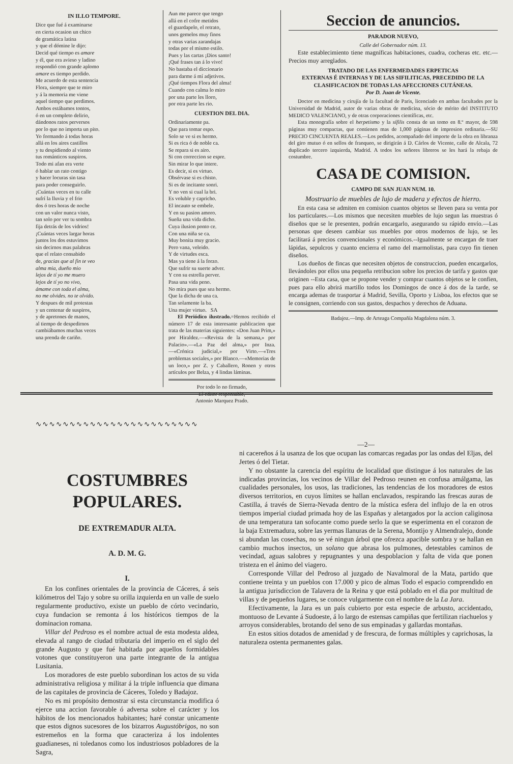IN ILLO TEMPORE.
Dice que fué á examinarse
en cierta ocasion un chico
de gramática latina
y que el dómine le dijo:
Decid qué tiempo es amare
y él, que era avieso y ladino
respondió con grande aplomo
amare es tiempo perdido.
Me acuerdo de esta sentencia
Flora, siempre que te miro
y á la memoria me viene
aquel tiempo que perdimos.
Ambos estábamos tontos,
ó en un completo delirio,
dándonos ratos perversos
por lo que no importa un pito.
Yo formando á todas horas
allá en los aires castillos
y tu despidiendo al viento
tus románticos suspiros.
Todo mi afan era verte
ó hablar un rato contigo
y hacer locuras sin tasa
para poder conseguirlo.
¡Cuántas veces en tu calle
sufrí la lluvia y el frio
dos ó tres horas de noche
con un valor nunca visto,
tan solo por ver tu sombra
fija detrás de los vidrios!
¡Cuántas veces largar horas
juntos los dos estuvimos
sin decirnos mas palabras
que el relato consabido
de, gracias que al fin te veo
alma mia, dueño mio
lejos de tí yo me muero
lejos de tí yo no vivo,
ámame con toda el alma,
no me olvides. no te olvido.
Y despues de mil protestas
y un centenar de suspiros,
y de apretones de manos,
al tiempo de despedirnos
cambiábamos muchas veces
una prenda de cariño.
Aun me parece que tengo
allá en el cofre metidos
el guardapelo, el retrato,
unos gemelos muy finos
y otras varias zarandajas
todas por el mismo estilo.
Pues y las cartas ¡Dios santo!
¡Qué frases tan á lo vivo!
No bastaba el diccionario
para darme á mí adjetivos.
¡Qué tiempos Flora del alma!
Cuando con calma lo miro
por una parte les lloro,
por otra parte les rio.
CUESTION DEL DIA.
Ordinariamente pa.
Que para tomar espo.
Solo se ve si es hermo.
Si es rica ó de noble ca.
Se repara si es airo.
Si con correccion se espre.
Sin mirar lo que intere.
Es decir, si es virtuo.
Obsérvase si es chisto.
Si es de incitante sonri.
Y no ven si cual la bri.
Es voluble y capricho.
El incauto se embele.
Y en su pasion amoro.
Sueña una vida dicho.
Cuya ilusion ponto ce.
Con una niña se ca.
Muy bonita muy gracio.
Pero vana, veleido.
Y de virtudes esca.
Mas ya tiene á la forzo.
Que sufrir su suerte adver.
Y con su estrella perver.
Pasa una vida peno.
No mira pues que sea hermo.
Que la dicha de una ca.
Tan solamente la ba.
Una mujer virtuo. SA
El Periódico ilustrado.=Hemos recibido el número 17 de esta interesante publicacion que trata de las materias siguientes: «Don Juan Prim,» por Hiraldez.—«Revista de la semana,» por Palacio».—«La Paz del alma,» por Inza.—«Crónica judicial,» por Virto.—«Tres problemas sociales,» por Blanco.—«Memorias de un loco,» por Z. y Caballero, Ronen y otros artículos por Belza, y 4 lindas láminas.
Por todo lo no firmado,
El editor responsable,
Antonio Marquez Prado.
Seccion de anuncios.
PARADOR NUEVO,
Calle del Gobernador núm. 13.
Este establecimiento tiene magníficas habitaciones, cuadra, cocheras etc. etc.—Precios muy arreglados.
TRATADO DE LAS ENFERMEDADES ERPETICAS
EXTERNAS É INTERNAS Y DE LAS SIFILITICAS, PRECEDIDO DE LA CLASIFICACION DE TODAS LAS AFECCIONES CUTÁNEAS.
Por D. Juan de Vicente.
Doctor en medicina y cirujía de la facultad de Paris, licenciado en ambas facultades por la Universidad de Madrid, autor de varias obras de medicina, sócio de mérito del INSTITUTO MEDICO VALENCIANO, y de otras corporaciones científicas, etc.
Esta monografía sobre el herpetismo y la sífilis consta de un tomo en 8.º mayor, de 598 páginas muy compactas, que contienen mas de 1,000 páginas de impresion ordinaria.—SU PRECIO CINCUENTA REALES.—Los pedidos, acompañado del importe de la obra en libranza del giro mutuo ó en sellos de franqueo, se dirigirán á D. Cárlos de Vicente, calle de Alcala, 72 duplicado tercero izquierda, Madrid. A todos los señores libreros se les hará la rebaja de costumbre.
CASA DE COMISION.
CAMPO DE SAN JUAN NUM. 10.
Mostruario de muebles de lujo de madera y efectos de hierro.
En esta casa se admiten en comision cuantos objetos se lleven para su venta por los particulares.—Los mismos que necesiten muebles de lujo segun las muestras ó diseños que se le presenten, podrán encargarlo, asegurando su rápido envío.—Las personas que deseen cambiar sus muebles por otros modernos de lujo, se les facilitará á precios convencionales y económicos.--Igualmente se encargan de traer lápidas, sepulcros y cuanto encierra el ramo del marmolistas, para cuyo fin tienen diseños.
Los dueños de fincas que necesiten objetos de construccion, pueden encargarlos, llevándoles por ellos una pequeña retribucion sobre los precios de tarifa y gastos que originen --Esta casa, que se propone vender y comprar cuantos objetos se le confien, pues para ello abrirá martillo todos los Domingos de once á dos de la tarde, se encarga ademas de trasportar á Madrid, Sevilla, Oporto y Lisboa, los efectos que se le consignen, corriendo con sus gastos, despachos y derechos de Aduana.
Badajoz.—Imp. de Arteaga Compañía Magdalena núm. 3.
∿∿∿∿∿∿∿∿∿∿∿∿∿∿∿∿∿∿∿∿∿∿∿∿
COSTUMBRES POPULARES.
DE EXTREMADUR ALTA.
A. D. M. G.
I.
En los confines orientales de la provincia de Cáceres, á seis kilómetros del Tajo y sobre su orilla izquierda en un valle de suelo regularmente productivo, existe un pueblo de córto vecindario, cuya fundacion se remonta á los históricos tiempos de la dominacion romana.
Villar del Pedroso es el nombre actual de esta modesta aldea, elevada al rango de ciudad tributaria del imperio en el siglo del grande Augusto y que fué habitada por aquellos formidables votones que constituyeron una parte integrante de la antigua Lusitania.
Los moradores de este pueblo subordinan los actos de su vida administrativa religiosa y militar á la triple influencia que dimana de las capitales de provincia de Cáceres, Toledo y Badajoz.
No es mi propósito demostrar si esta circunstancia modifica ó ejerce una accion favorable ó adversa sobre el carácter y los hábitos de los mencionados habitantes; haré constar unicamente que estos dignos sucesores de los bizarros Augustóbrigos, no son estremeños en la forma que caracteriza á los indolentes guadianeses, ni toledanos como los industriosos pobladores de la Sagra,
—2—
ni cacereños á la usanza de los que ocupan las comarcas regadas por las ondas del Eljas, del Jertes ó del Tietar.
Y no obstante la carencia del espíritu de localidad que distingue á los naturales de las indicadas provincias, los vecinos de Villar del Pedroso reunen en confusa amálgama, las cualidades personales, los usos, las tradiciones, las tendencias de los moradores de estos diversos territorios, en cuyos límites se hallan enclavados, respirando las frescas auras de Castilla, á través de Sierra-Nevada dentro de la mística esfera del influjo de la en otros tiempos imperial ciudad primada hoy de las Españas y aletargados por la accion caliginosa de una temperatura tan sofocante como puede serlo la que se esperimenta en el corazon de la baja Extremadura, sobre las yermas llanuras de la Serena, Montijo y Almendralejo, donde si abundan las cosechas, no se vé ningun árbol qne ofrezca apacible sombra y se hallan en cambio muchos insectos, un solano que abrasa los pulmones, detestables caminos de vecindad, aguas salobres y repugnantes y una despoblacion y falta de vida que ponen tristeza en el ánimo del viagero.
Corresponde Villar del Pedroso al juzgado de Navalmoral de la Mata, partido que contiene treinta y un pueblos con 17.000 y pico de almas Todo el espacio comprendido en la antigua jurisdiccion de Talavera de la Reina y que está poblado en el dia por multitud de villas y de pequeños lugares, se conoce vulgarmente con el nombre de la La Jara.
Efectivamente, la Jara es un país cubierto por esta especie de arbusto, accidentado, montuoso de Levante á Sudoeste, á lo largo de estensas campiñas que fertilizan riachuelos y arroyos considerables, brotando del seno de sus empinadas y gallardas montañas.
En estos sitios dotados de amenidad y de frescura, de formas múltiples y caprichosas, la naturaleza ostenta permanentes galas.